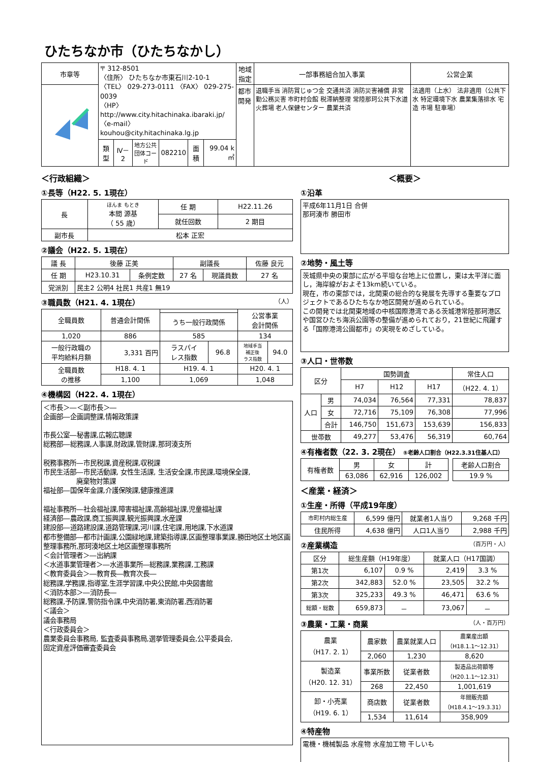ひたちなか市（ひたちなかし）
| 市章等 | 〒 312-8501 〈住所〉 ひたちなか市東石川2-10-1 〈TEL〉 029-273-0111 〈FAX〉 029-275-0039 〈HP〉 http://www.city.hitachinaka.ibaraki.jp/ 〈e-mail〉 kouhou@city.hitachinaka.lg.jp | | | | | | 地域指定 | 一部事務組合加入事業 | 公営企業 |
| | | | | | | | 都市開発 | 退職手当 消防賞じゅつ金 交通共済 消防災害補償 非常勤公務災害 市町村会館 税滞納整理 常陸那珂公共下水道 火葬場 老人保健センター 農業共済 | 法適用（上水） 法非適用（公共下水 特定環境下水 農業集落排水 宅造 市場 駐車場） |
| | 類型 | Ⅳ－2 | 地方公共 団体コード | 082210 | 面積 | 99.04 k㎡ | | | |
＜行政組織＞
①長等（H22. 5. 1現在）
| 長 | ほんま もとき 本間 源基 （ 55 歳） | 任 期 | H22.11.26 |
| | | 就任回数 | 2 期目 |
| 副市長 | 松本 正宏 | | |
②議会（H22. 5. 1現在）
| 議 長 | 後藤 正美 | | 副議長 | | 佐藤 良元 |
| 任 期 | H23.10.31 | 条例定数 | 27 名 | 現議員数 | 27 名 |
| 党派別 | 民主2 公明4 社民1 共産1 無19 | | | | |
③職員数（H21. 4. 1現在） （人）
| 全職員数 | 普通会計関係 | | | 公営事業 会計関係 | |
| | | うち一般行政関係 | | | |
| 1,020 | 886 | 585 | | 134 | |
| 一般行政職の 平均給料月額 | 3,331 百円 | ラスパイ レス指数 | 96.8 | 地域手当 補正後 ラス指数 | 94.0 |
| 全職員数 の推移 | H18. 4. 1 | H19. 4. 1 | | H20. 4. 1 | |
| | 1,100 | 1,069 | | 1,048 | |
④機構図（H22. 4. 1現在）
＜市長＞―＜副市長＞―
企画部―企画調整課,情報政策課
市長公室―秘書課,広報広聴課
総務部―総務課,人事課,財政課,管財課,那珂湊支所
税務事務所―市民税課,資産税課,収税課
市民生活部―市民活動課, 女性生活課, 生活安全課,市民課,環境保全課,
　　　　　廃棄物対策課
福祉部―国保年金課,介護保険課,健康推進課
福祉事務所―社会福祉課,障害福祉課,高齢福祉課,児童福祉課
経済部―農政課,商工振興課,観光振興課,水産課
建設部―道路建設課,道路管理課,河川課,住宅課,用地課,下水道課
都市整備部―都市計画課,公園緑地課,建築指導課,区画整理事業課,勝田地区土地区画整理事務所,那珂湊地区土地区画整理事務所
＜会計管理者＞―出納課
＜水道事業管理者＞―水道事業所―総務課,業務課,工務課
＜教育委員会＞―教育長―教育次長―
総務課,学務課,指導室,生涯学習課,中央公民館,中央図書館
＜消防本部＞―消防長―
総務課,予防課,警防指令課,中央消防署,東消防署,西消防署
＜議会＞
議会事務局
＜行政委員会＞
農業委員会事務局, 監査委員事務局,選挙管理委員会,公平委員会,
固定資産評価審査委員会
＜概要＞
①沿革
平成6年11月1日 合併
那珂湊市 勝田市
②地勢・風土等
茨城県中央の東部に広がる平坦な台地上に位置し，東は太平洋に面し，海岸線がおよそ13km続いている。
現在，市の東部では，北関東の総合的な発展を先導する重要なプロジェクトであるひたちなか地区開発が進められている。
この開発では北関東地域の中核国際港湾である茨城港常陸那珂港区や国営ひたち海浜公園等の整備が進められており，21世紀に飛躍する「国際港湾公園都市」の実現をめざしている。
③人口・世帯数
| 区分 | | 国勢調査 | | | 常住人口 |
| | | H7 | H12 | H17 | （H22. 4. 1） |
| 人口 | 男 | 74,034 | 76,564 | 77,331 | 78,837 |
| | 女 | 72,716 | 75,109 | 76,308 | 77,996 |
| | 合計 | 146,750 | 151,673 | 153,639 | 156,833 |
| 世帯数 | | 49,277 | 53,476 | 56,319 | 60,764 |
④有権者数（22. 3. 2現在） ⑤老齢人口割合（H22.3.31住基人口）
| 有権者数 | 男 | 女 | 計 | | 老齢人口割合 |
| | 63,086 | 62,916 | 126,002 | | 19.9 % |
＜産業・経済＞
①生産・所得（平成19年度）
| 市町村内総生産 | 6,599 億円 | 就業者1人当り | 9,268 千円 |
| 住民所得 | 4,638 億円 | 人口1人当り | 2,988 千円 |
②産業構造 （百万円・人）
| 区分 | 総生産額（H19年度） | | 就業人口（H17国調） | |
| 第1次 | 6,107 | 0.9 % | 2,419 | 3.3 % |
| 第2次 | 342,883 | 52.0 % | 23,505 | 32.2 % |
| 第3次 | 325,233 | 49.3 % | 46,471 | 63.6 % |
| 総額・総数 | 659,873 | － | 73,067 | － |
③農業・工業・商業 （人・百万円）
| 農業 （H17. 2. 1） | 農家数 | 農業就業人口 | 農業産出額 （H18.1.1～12.31） |
| | 2,060 | 1,230 | 8,620 |
| 製造業 （H20. 12. 31） | 事業所数 | 従業者数 | 製造品出荷額等 （H20.1.1～12.31） |
| | 268 | 22,450 | 1,001,619 |
| 卸・小売業 （H19. 6. 1） | 商店数 | 従業者数 | 年間販売額 （H18.4.1～19.3.31） |
| | 1,534 | 11,614 | 358,909 |
④特産物
電機・機械製品 水産物 水産加工物 干しいも